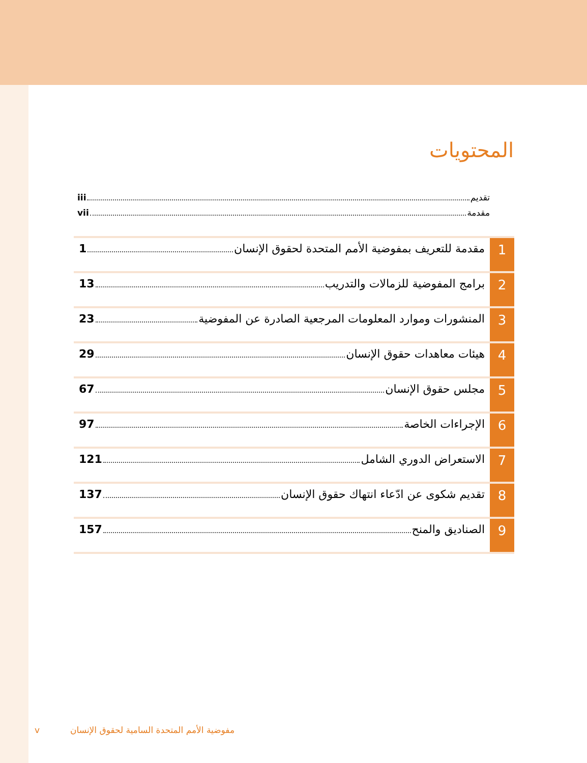المحتويات
تقديم iii
مقدمة vii
1
مقدمة للتعريف بمفوضية الأمم المتحدة لحقوق الإنسان 1
2
برامج المفوضية للزمالات والتدريب 13
3
المنشورات وموارد المعلومات المرجعية الصادرة عن المفوضية 23
4
هيئات معاهدات حقوق الإنسان 29
5
مجلس حقوق الإنسان 67
6
الإجراءات الخاصة 97
7
الاستعراض الدوري الشامل 121
8
تقديم شكوى عن ادّعاء انتهاك حقوق الإنسان 137
9
الصناديق والمنح 157
v مفوضية الأمم المتحدة السامية لحقوق الإنسان